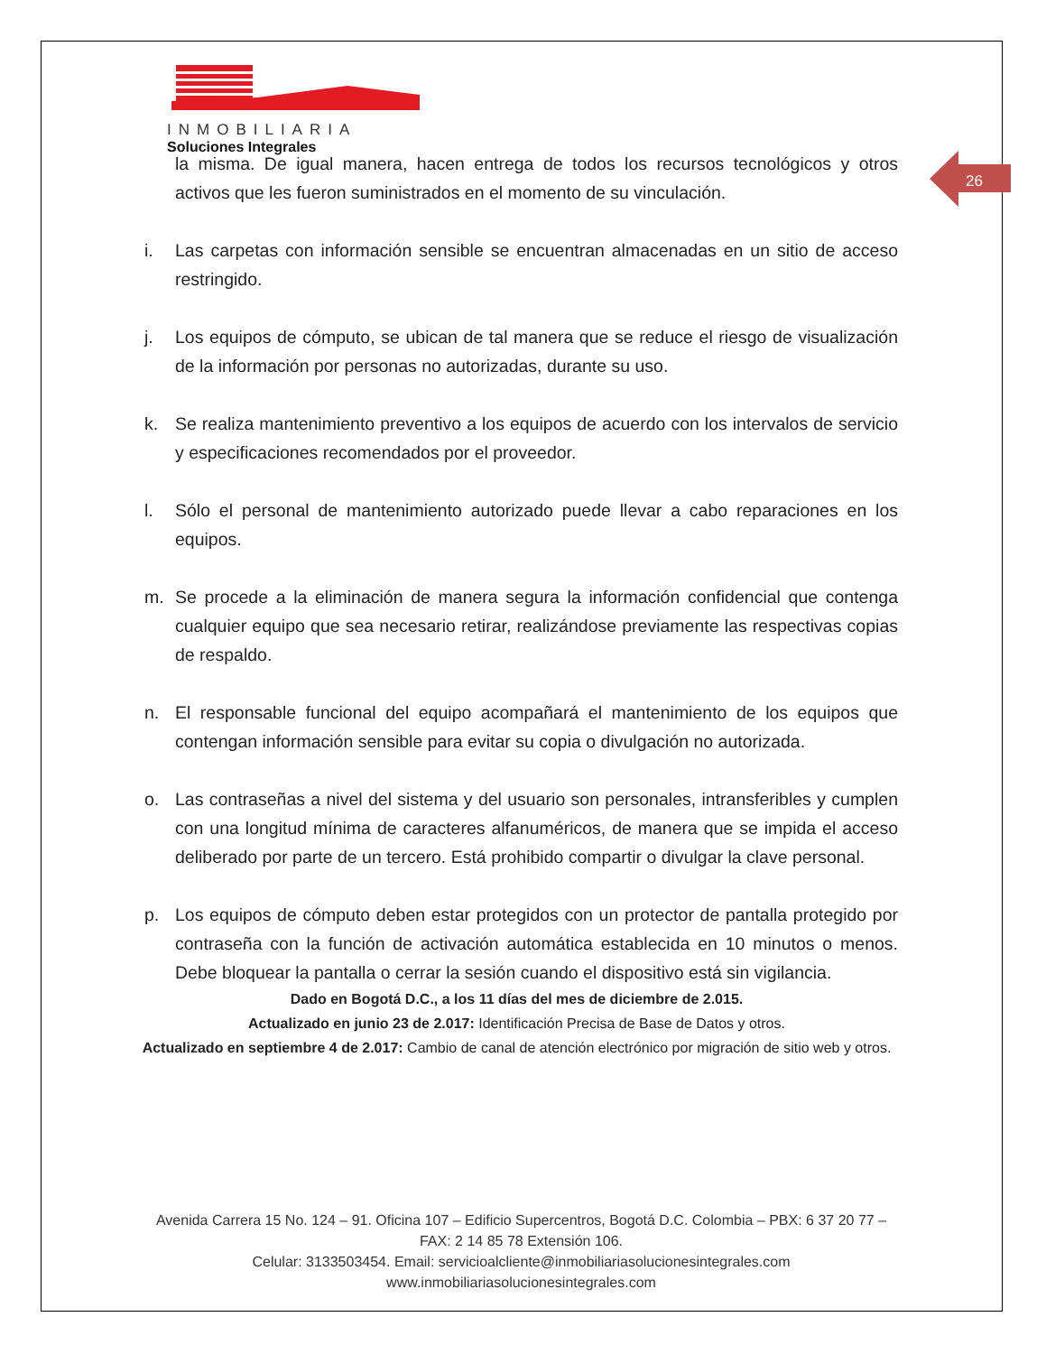INMOBILIARIA
Soluciones Integrales
26
la misma. De igual manera, hacen entrega de todos los recursos tecnológicos y otros activos que les fueron suministrados en el momento de su vinculación.
i. Las carpetas con información sensible se encuentran almacenadas en un sitio de acceso restringido.
j. Los equipos de cómputo, se ubican de tal manera que se reduce el riesgo de visualización de la información por personas no autorizadas, durante su uso.
k. Se realiza mantenimiento preventivo a los equipos de acuerdo con los intervalos de servicio y especificaciones recomendados por el proveedor.
l. Sólo el personal de mantenimiento autorizado puede llevar a cabo reparaciones en los equipos.
m. Se procede a la eliminación de manera segura la información confidencial que contenga cualquier equipo que sea necesario retirar, realizándose previamente las respectivas copias de respaldo.
n. El responsable funcional del equipo acompañará el mantenimiento de los equipos que contengan información sensible para evitar su copia o divulgación no autorizada.
o. Las contraseñas a nivel del sistema y del usuario son personales, intransferibles y cumplen con una longitud mínima de caracteres alfanuméricos, de manera que se impida el acceso deliberado por parte de un tercero. Está prohibido compartir o divulgar la clave personal.
p. Los equipos de cómputo deben estar protegidos con un protector de pantalla protegido por contraseña con la función de activación automática establecida en 10 minutos o menos. Debe bloquear la pantalla o cerrar la sesión cuando el dispositivo está sin vigilancia.
Dado en Bogotá D.C., a los 11 días del mes de diciembre de 2.015.
Actualizado en junio 23 de 2.017: Identificación Precisa de Base de Datos y otros.
Actualizado en septiembre 4 de 2.017: Cambio de canal de atención electrónico por migración de sitio web y otros.
Avenida Carrera 15 No. 124 – 91. Oficina 107 – Edificio Supercentros, Bogotá D.C. Colombia – PBX: 6 37 20 77 – FAX: 2 14 85 78 Extensión 106.
Celular: 3133503454. Email: servicioalcliente@inmobiliariasolucionesintegrales.com
www.inmobiliariasolucionesintegrales.com